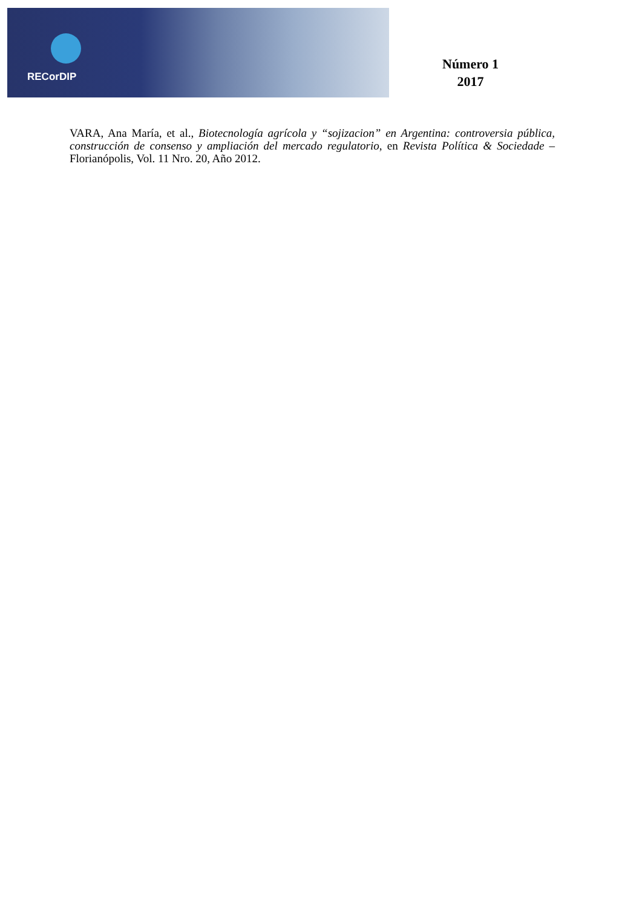RECorDIP
Número 1
2017
VARA, Ana María, et al., Biotecnología agrícola y “sojizacion” en Argentina: controversia pública, construcción de consenso y ampliación del mercado regulatorio, en Revista Política & Sociedade – Florianópolis, Vol. 11 Nro. 20, Año 2012.